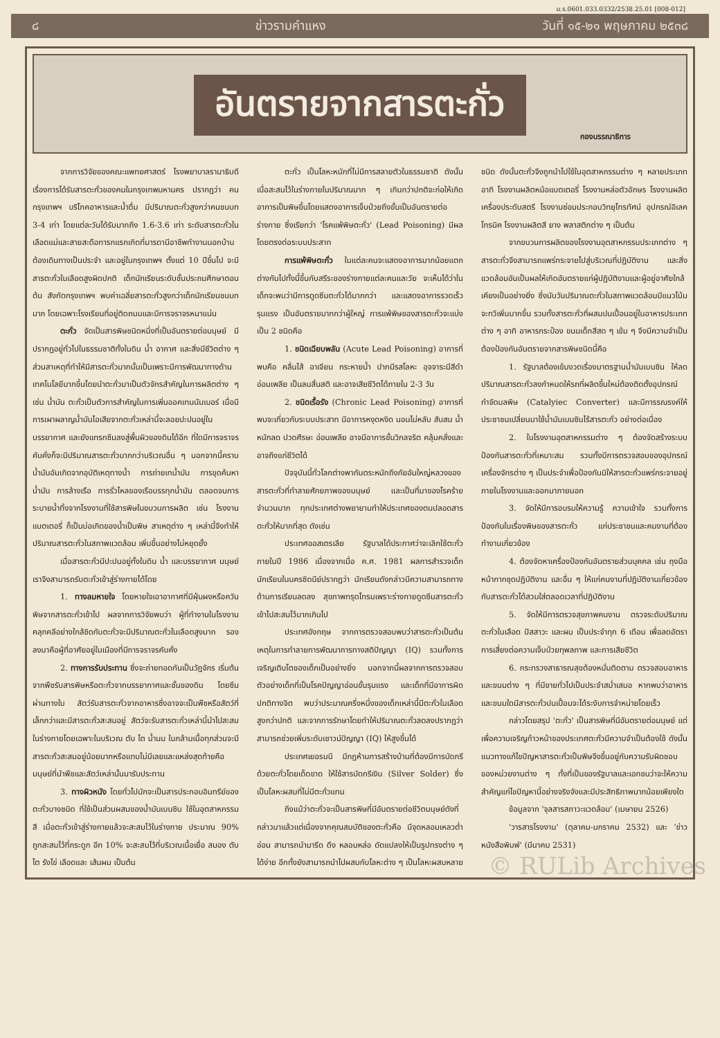ม.ร.0601.033.0332/2538.25.01 [008-012]
๘ ข่าวรามคำแหง วันที่ ๑๕-๒๑ พฤษภาคม ๒๕๓๘
อันตรายจากสารตะกั่ว
กองบรรณาธิการ
จากการวิจัยของคณะแพทยศาสตร์ โรงพยาบาลรามาธิบดีเรื่องการได้รับสารตะกั่วของคนในกรุงเทพมหานคร ปรากฏว่า คนกรุงเทพฯ บริโภคอาหารและน้ำดื่ม มีปริมาณตะกั่วสูงกว่าคนชนบท 3-4 เท่า โดยแต่ละวันได้รับมากถึง 1.6-3.6 เท่า ระดับสารตะกั่วในเลือดแม่และสายสะดือทารกแรกเกิดที่มารดามีอาชีพทำงานนอกบ้านต้องเดินทางเป็นประจำ และอยู่ในกรุงเทพฯ ตั้งแต่ 10 ปีขึ้นไป จะมีสารตะกั่วในเลือดสูงผิดปกติ เด็กนักเรียนระดับชั้นประถมศึกษาตอนต้น สังกัดกรุงเทพฯ พบค่าเฉลี่ยสารตะกั่วสูงกว่าเด็กนักเรียนชนบทมาก โดยเฉพาะโรงเรียนที่อยู่ติดถนนและมีการจราจรหนาแน่น
ตะกั่ว จัดเป็นสารพิษชนิดหนึ่งที่เป็นอันตรายต่อมนุษย์ มีปรากฏอยู่ทั่วไปในธรรมชาติทั้งในดิน น้ำ อากาศ และสิ่งมีชีวิตต่าง ๆ ส่วนสาเหตุที่ทำให้มีสารตะกั่วมากนั้นเป็นเพราะมีการพัฒนาทางด้านเทคโนโลยีมากขึ้นโดยนำตะกั่วมาเป็นตัวจักรสำคัญในการผลิตต่าง ๆ เช่น น้ำมัน ตะกั่วเป็นตัวการสำคัญในการเพิ่มออคเทนนัมเบอร์ เมื่อมีการเผาผลาญน้ำมันไอเสียจากตะกั่วเหล่านี้จะลอยปะปนอยู่ในบรรยากาศ และยังแทรกซึมลงสู่พื้นผิวของดินได้อีก ที่ใดมีการจราจรคับคั่งก็จะมีปริมาณสารตะกั่วมากกว่าบริเวณอื่น ๆ นอกจากนี้คราบน้ำมันอันเกิดจากอุบัติเหตุทางน้ำ การถ่ายเทน้ำมัน การขุดค้นหาน้ำมัน การล้างเรือ การรั่วไหลของเรือบรรทุกน้ำมัน ตลอดจนการระบายน้ำทิ้งจากโรงงานที่ใช้สารพิษในขบวนการผลิต เช่น โรงงานแบตเตอรี่ ก็เป็นบ่อเกิดของน้ำเป็นพิษ สาเหตุต่าง ๆ เหล่านี้จึงทำให้ปริมาณสารตะกั่วในสภาพแวดล้อม เพิ่มขึ้นอย่างไม่หยุดยั้ง
เมื่อสารตะกั่วมีปะปนอยู่ทั้งในดิน น้ำ และบรรยากาศ มนุษย์เราจึงสามารถรับตะกั่วเข้าสู่ร่างกายได้โดย
1. ทางลมหายใจ โดยหายใจเอาอากาศที่มีฝุ่นผงหรือควันพิษจากสารตะกั่วเข้าไป ผลจากการวิจัยพบว่า ผู้ที่ทำงานในโรงงานคลุกคลีอย่างใกล้ชิดกับตะกั่วจะมีปริมาณตะกั่วในเลือดสูงมาก รองลงมาคือผู้ที่อาศัยอยู่ในเมืองที่มีการจราจรคับคั่ง
2. ทางการรับประทาน ซึ่งจะถ่ายทอดกันเป็นวัฏจักร เริ่มต้นจากพืชรับสารพิษหรือตะกั่วจากบรรยากาศและชั้นของดิน โดยซึมผ่านทางใบ สัตว์รับสารตะกั่วจากอาหารซึ่งอาจจะเป็นพืชหรือสัตว์ที่เล็กกว่าและมีสารตะกั่วสะสมอยู่ สัตว์จะรับสารตะกั่วเหล่านี้นำไปสะสมในร่างกายโดยเฉพาะในบริเวณ ตับ ไต น้ำนม ในกล้ามเนื้อทุกส่วนจะมีสารตะกั่วสะสมอยู่น้อยมากหรือแทบไม่มีเลยและแหล่งสุดท้ายคือมนุษย์ที่นำพืชและสัตว์เหล่านั้นมารับประทาน
3. ทางผิวหนัง โดยทั่วไปมักจะเป็นสารประกอบอินทรีย์ของตะกั่วบางชนิด ที่ใช้เป็นส่วนผสมของน้ำมันเบนซิน ใช้ในอุตสาหกรรมสี เมื่อตะกั่วเข้าสู่ร่างกายแล้วจะสะสมไว้ในร่างกาย ประมาณ 90% ถูกสะสมไว้ที่กระดูก อีก 10% จะสะสมไว้ที่บริเวณเนื้อเยื่อ สมอง ตับ ไต รังไข่ เลือดและ เส้นผม เป็นต้น
ตะกั่ว เป็นโลหะหนักที่ไม่มีการสลายตัวในธรรมชาติ ดังนั้นเมื่อสะสมไว้ในร่างกายในปริมาณมาก ๆ เกินกว่าปกติจะก่อให้เกิดอาการเป็นพิษขึ้นโดยแสดงอาการเจ็บป่วยถึงขั้นเป็นอันตรายต่อร่างกาย ซึ่งเรียกว่า 'โรคแพ้พิษตะกั่ว' (Lead Poisoning) มีผลโดยตรงต่อระบบประสาท
การแพ้พิษตะกั่ว ในแต่ละคนจะแสดงอาการมากน้อยแตกต่างกันไปทั้งนี้ขึ้นกับสรีระของร่างกายแต่ละคนและวัย จะเห็นได้ว่าในเด็กจะพบว่ามีการดูดซึมตะกั่วได้มากกว่า และแสดงอาการรวดเร็ว รุนแรง เป็นอันตรายมากกว่าผู้ใหญ่ การแพ้พิษของสารตะกั่วจะแบ่งเป็น 2 ชนิดคือ
1. ชนิดเฉียบพลัน (Acute Lead Poisoning) อาการที่พบคือ คลื่นไส้ อาเจียน กระหายน้ำ ปากมีรสโลหะ อุจจาระมีสีดำ อ่อนเพลีย เป็นลมสิ้นสติ และอาจเสียชีวิตได้ภายใน 2-3 วัน
2. ชนิดเรื้อรัง (Chronic Lead Poisoning) อาการที่พบจะเกี่ยวกับระบบประสาท มีอาการหงุดหงิด นอนไม่หลับ สับสน น้ำหนักลด ปวดศีรษะ อ่อนเพลีย อาจมีอาการขั้นวิกลจริต คลุ้มคลั่งและอาจถึงแก่ชีวิตได้
ปัจจุบันนี้ทั่วโลกต่างพากันตระหนักถึงภัยอันใหญ่หลวงของสารตะกั่วที่ทำลายศักยภาพของมนุษย์ และเป็นที่มาของโรคร้ายจำนวนมาก ทุกประเทศต่างพยายามทำให้ประเทศของตนปลอดสารตะกั่วให้มากที่สุด ดังเช่น
ประเทศออสเตรเลีย รัฐบาลได้ประกาศว่าจะเลิกใช้ตะกั่วภายในปี 1986 เนื่องจากเมื่อ ค.ศ. 1981 ผลการสำรวจเด็กนักเรียนในนครซิดนีย์ปรากฏว่า นักเรียนดังกล่าวมีความสามารถทางด้านการเรียนลดลง สุขภาพทรุดโทรมเพราะร่างกายดูดซึมสารตะกั่วเข้าไปสะสมไว้มากเกินไป
ประเทศอังกฤษ จากการตรวจสอบพบว่าสารตะกั่วเป็นต้นเหตุในการทำลายการพัฒนาการทางสติปัญญา (IQ) รวมทั้งการเจริญเติบโตของเด็กเป็นอย่างยิ่ง นอกจากนี้ผลจากการตรวจสอบตัวอย่างเด็กที่เป็นโรคปัญญาอ่อนขั้นรุนแรง และเด็กที่มีอาการผิดปกติทางจิต พบว่าประมาณครึ่งหนึ่งของเด็กเหล่านี้มีตะกั่วในเลือดสูงกว่าปกติ และจากการรักษาโดยทำให้ปริมาณตะกั่วลดลงปรากฏว่าสามารถช่วยเพิ่มระดับเชาวน์ปัญญา (IQ) ให้สูงขึ้นได้
ประเทศเยอรมนี มีกฎห้ามการสร้างบ้านที่ต้องมีการบัดกรีด้วยตะกั่วโดยเด็ดขาด ให้ใช้สารบัดกรีเงิน (Silver Solder) ซึ่งเป็นโลหะผสมที่ไม่มีตะกั่วแทน
ถึงแม้ว่าตะกั่วจะเป็นสารพิษที่มีอันตรายต่อชีวิตมนุษย์ดังที่กล่าวมาแล้วแต่เนื่องจากคุณสมบัติของตะกั่วคือ มีจุดหลอมเหลวต่ำ อ่อน สามารถนำมารีด ดึง หลอมหล่อ ดัดแปลงให้เป็นรูปทรงต่าง ๆ ได้ง่าย อีกทั้งยังสามารถนำไปผสมกับโลหะต่าง ๆ เป็นโลหะผสมหลายชนิด ดังนั้นตะกั่วจึงถูกนำไปใช้ในอุตสาหกรรมต่าง ๆ หลายประเภท อาทิ โรงงานผลิตหม้อแบตเตอรี่ โรงงานหล่อตัวอักษร โรงงานผลิตเครื่องประดับสตรี โรงงานซ่อมประกอบวิทยุโทรทัศน์ อุปกรณ์อิเลคโทรนิค โรงงานผลิตสี ยาง พลาสติกต่าง ๆ เป็นต้น
จากขบวนการผลิตของโรงงานอุตสาหกรรมประเภทต่าง ๆ สารตะกั่วจึงสามารถแพร่กระจายไปสู่บริเวณที่ปฏิบัติงาน และสิ่งแวดล้อมอันเป็นผลให้เกิดอันตรายแก่ผู้ปฏิบัติงานและผู้อยู่อาศัยใกล้เคียงเป็นอย่างยิ่ง ซึ่งนับวันปริมาณตะกั่วในสภาพแวดล้อมมีแนวโน้มจะทวีเพิ่มมากขึ้น รวมทั้งสารตะกั่วที่ผสมปนเปื้อนอยู่ในอาหารประเภทต่าง ๆ อาทิ อาหารกระป๋อง ขนมเด็กสีสด ๆ เข้ม ๆ จึงมีความจำเป็นต้องป้องกันอันตรายจากสารพิษชนิดนี้คือ
1. รัฐบาลต้องเข้มงวดเรื่องมาตรฐานน้ำมันเบนซิน ให้ลดปริมาณสารตะกั่วลงกำหนดให้รถที่ผลิตขึ้นใหม่ต้องติดตั้งอุปกรณ์กำจัดมลพิษ (Catalyiec Converter) และมีการรณรงค์ให้ประชาชนเปลี่ยนมาใช้น้ำมันเบนซินไร้สารตะกั่ว อย่างต่อเนื่อง
2. ในโรงงานอุตสาหกรรมต่าง ๆ ต้องจัดสร้างระบบป้องกันสารตะกั่วที่เหมาะสม รวมทั้งมีการตรวจสอบของอุปกรณ์ เครื่องจักรต่าง ๆ เป็นประจำเพื่อป้องกันมิให้สารตะกั่วแพร่กระจายอยู่ภายในโรงงานและออกมาภายนอก
3. จัดให้มีการอบรมให้ความรู้ ความเข้าใจ รวมทั้งการป้องกันในเรื่องพิษของสารตะกั่ว แก่ประชาชนและคนงานที่ต้องทำงานเกี่ยวข้อง
4. ต้องจัดหาเครื่องป้องกันอันตรายส่วนบุคคล เช่น ถุงมือ หน้ากากชุดปฏิบัติงาน และอื่น ๆ ให้แก่คนงานที่ปฏิบัติงานเกี่ยวข้องกับสารตะกั่วได้สวมใส่ตลอดเวลาที่ปฏิบัติงาน
5. จัดให้มีการตรวจสุขภาพคนงาน ตรวจระดับปริมาณตะกั่วในเลือด ปัสสาวะ และผม เป็นประจำทุก 6 เดือน เพื่อลดอัตราการเสี่ยงต่อความเจ็บป่วยทุพลภาพ และการเสียชีวิต
6. กระทรวงสาธารณสุขต้องหมั่นติดตาม ตรวจสอบอาหารและขนมต่าง ๆ ที่มีขายทั่วไปเป็นประจำสม่ำเสมอ หากพบว่าอาหารและขนมใดมีสารตะกั่วปนเปื้อนจะได้ระงับการจำหน่ายโดยเร็ว
กล่าวโดยสรุป 'ตะกั่ว' เป็นสารพิษที่มีอันตรายต่อมนุษย์ แต่เพื่อความเจริญก้าวหน้าของประเทศตะกั่วมีความจำเป็นต้องใช้ ดังนั้นแนวทางแก้ไขปัญหาสารตะกั่วเป็นพิษจึงขึ้นอยู่กับความรับผิดชอบของหน่วยงานต่าง ๆ ทั้งที่เป็นของรัฐบาลและเอกชนว่าจะให้ความสำคัญแก่ไขปัญหานี้อย่างจริงจังและมีประสิทธิภาพมากน้อยเพียงใด
ข้อมูลจาก 'จุลสารสภาวะแวดล้อม' (เมษายน 2526)
'วารสารโรงงาน' (ตุลาคม-มกราคม 2532) และ 'ข่าว หนังสือพิมพ์' (มีนาคม 2531)
© RULib Archives